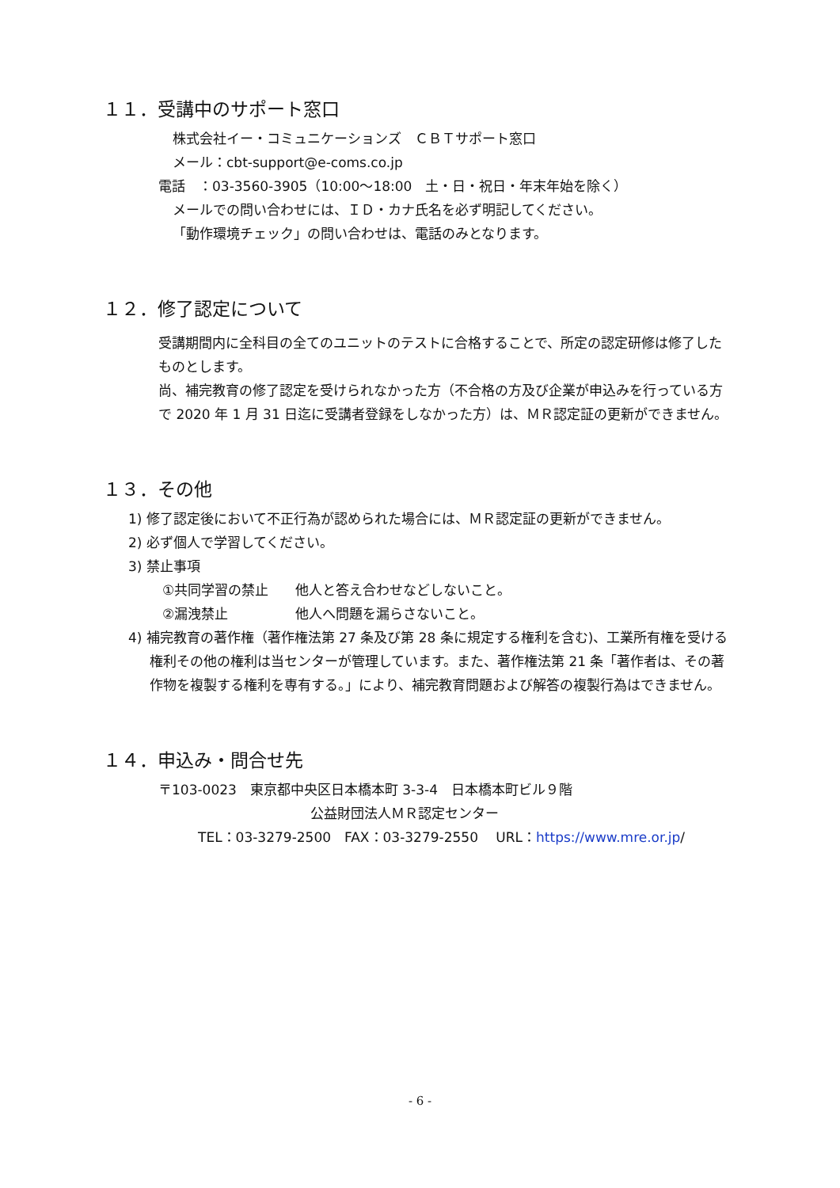１１．受講中のサポート窓口
株式会社イー・コミュニケーションズ　ＣＢＴサポート窓口
メール：cbt-support@e-coms.co.jp
電話　：03-3560-3905（10:00～18:00　土・日・祝日・年末年始を除く）
メールでの問い合わせには、ＩＤ・カナ氏名を必ず明記してください。
「動作環境チェック」の問い合わせは、電話のみとなります。
１２．修了認定について
受講期間内に全科目の全てのユニットのテストに合格することで、所定の認定研修は修了したものとします。
尚、補完教育の修了認定を受けられなかった方（不合格の方及び企業が申込みを行っている方で 2020 年 1 月 31 日迄に受講者登録をしなかった方）は、ＭＲ認定証の更新ができません。
１３．その他
1) 修了認定後において不正行為が認められた場合には、ＭＲ認定証の更新ができません。
2) 必ず個人で学習してください。
3) 禁止事項
①共同学習の禁止　　他人と答え合わせなどしないこと。
②漏洩禁止　　　　　他人へ問題を漏らさないこと。
4) 補完教育の著作権（著作権法第 27 条及び第 28 条に規定する権利を含む)、工業所有権を受ける権利その他の権利は当センターが管理しています。また、著作権法第 21 条「著作者は、その著作物を複製する権利を専有する。」により、補完教育問題および解答の複製行為はできません。
１４．申込み・問合せ先
〒103-0023　東京都中央区日本橋本町 3-3-4　日本橋本町ビル９階
公益財団法人ＭＲ認定センター
TEL：03-3279-2500　FAX：03-3279-2550　 URL：https://www.mre.or.jp/
- 6 -